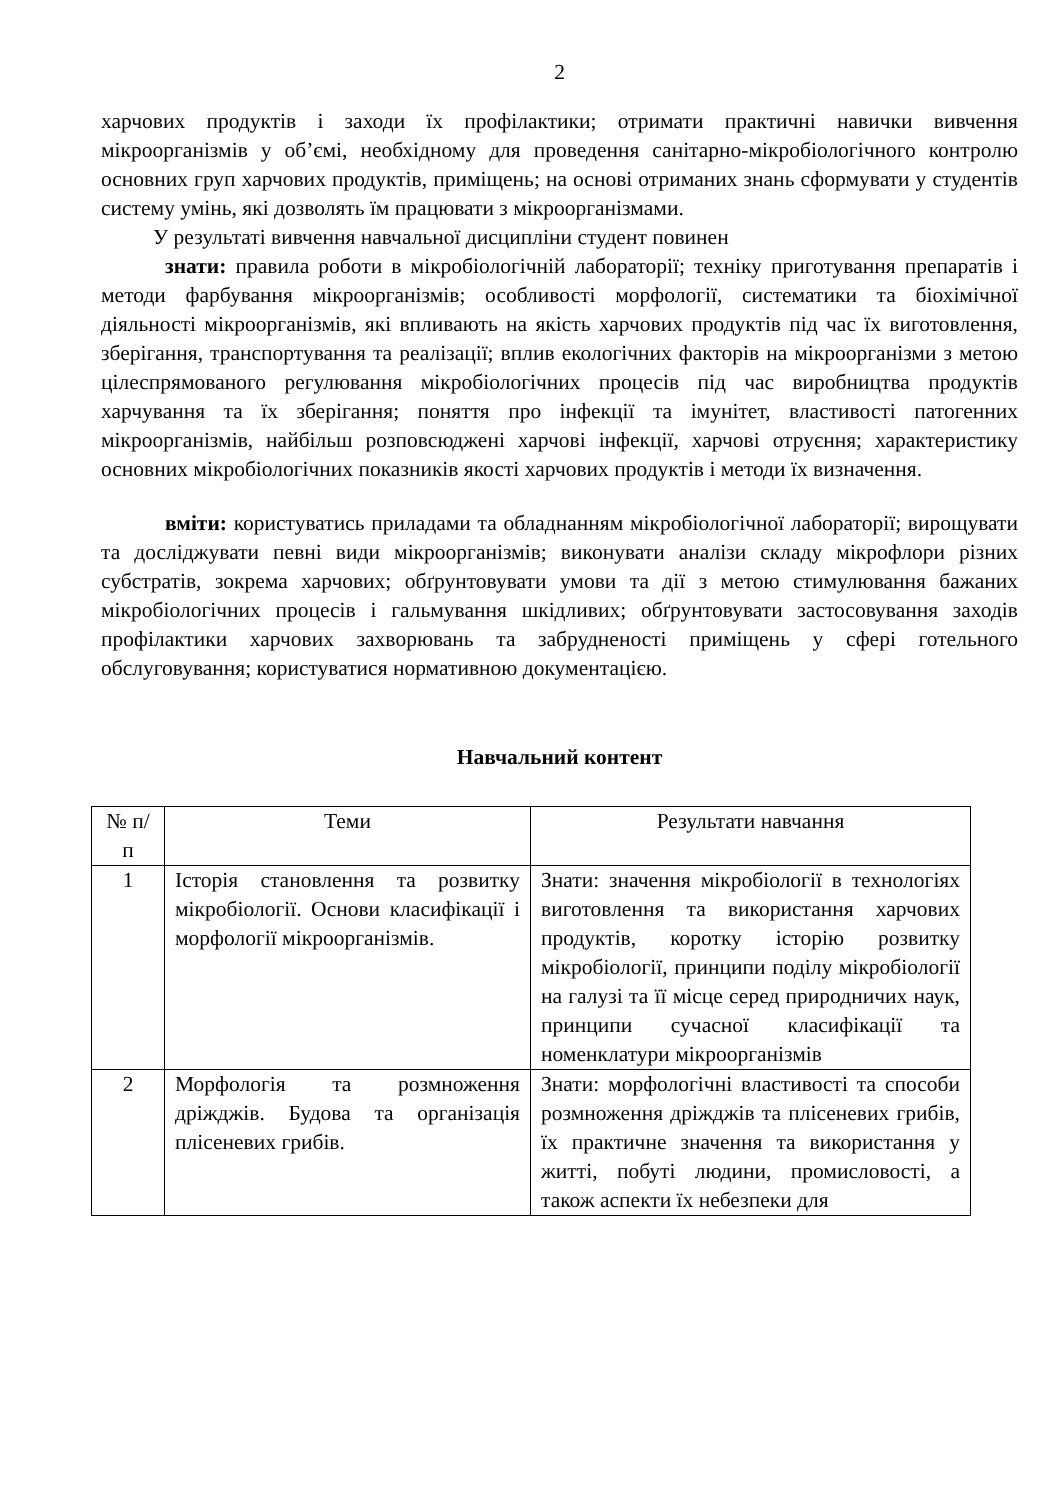2
харчових продуктів і заходи їх профілактики; отримати практичні навички вивчення мікроорганізмів у об’ємі, необхідному для проведення санітарно-мікробіологічного контролю основних груп харчових продуктів, приміщень; на основі отриманих знань сформувати у студентів систему умінь, які дозволять їм працювати з мікроорганізмами.
У результаті вивчення навчальної дисципліни студент повинен
знати: правила роботи в мікробіологічній лабораторії; техніку приготування препаратів і методи фарбування мікроорганізмів; особливості морфології, систематики та біохімічної діяльності мікроорганізмів, які впливають на якість харчових продуктів під час їх виготовлення, зберігання, транспортування та реалізації; вплив екологічних факторів на мікроорганізми з метою цілеспрямованого регулювання мікробіологічних процесів під час виробництва продуктів харчування та їх зберігання; поняття про інфекції та імунітет, властивості патогенних мікроорганізмів, найбільш розповсюджені харчові інфекції, харчові отруєння; характеристику основних мікробіологічних показників якості харчових продуктів і методи їх визначення.
вміти: користуватись приладами та обладнанням мікробіологічної лабораторії; вирощувати та досліджувати певні види мікроорганізмів; виконувати аналізи складу мікрофлори різних субстратів, зокрема харчових; обґрунтовувати умови та дії з метою стимулювання бажаних мікробіологічних процесів і гальмування шкідливих; обґрунтовувати застосовування заходів профілактики харчових захворювань та забрудненості приміщень у сфері готельного обслуговування; користуватися нормативною документацією.
Навчальний контент
| № п/п | Теми | Результати навчання |
| 1 | Історія становлення та розвитку мікробіології. Основи класифікації і морфології мікроорганізмів. | Знати: значення мікробіології в технологіях виготовлення та використання харчових продуктів, коротку історію розвитку мікробіології, принципи поділу мікробіології на галузі та її місце серед природничих наук, принципи сучасної класифікації та номенклатури мікроорганізмів |
| 2 | Морфологія та розмноження дріжджів. Будова та організація плісеневих грибів. | Знати: морфологічні властивості та способи розмноження дріжджів та плісеневих грибів, їх практичне значення та використання у житті, побуті людини, промисловості, а також аспекти їх небезпеки для |